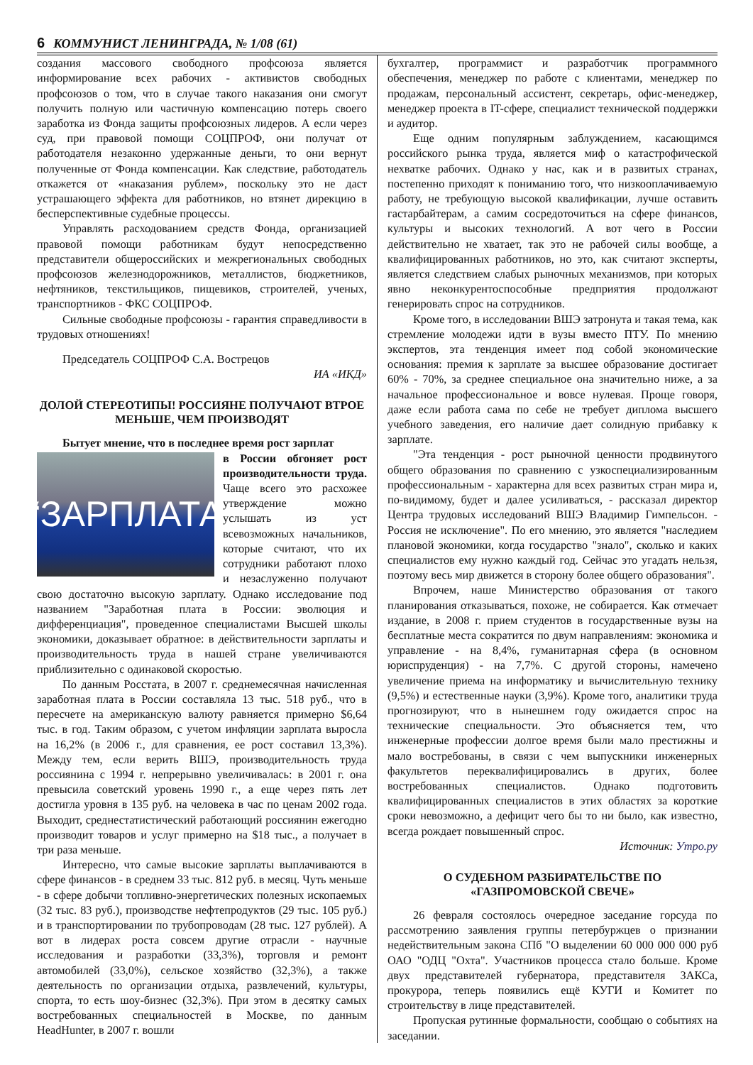6 КОММУНИСТ ЛЕНИНГРАДА, № 1/08 (61)
создания массового свободного профсоюза является информирование всех рабочих - активистов свободных профсоюзов о том, что в случае такого наказания они смогут получить полную или частичную компенсацию потерь своего заработка из Фонда защиты профсоюзных лидеров. А если через суд, при правовой помощи СОЦПРОФ, они получат от работодателя незаконно удержанные деньги, то они вернут полученные от Фонда компенсации. Как следствие, работодатель откажется от «наказания рублем», поскольку это не даст устрашающего эффекта для работников, но втянет дирекцию в бесперспективные судебные процессы.
Управлять расходованием средств Фонда, организацией правовой помощи работникам будут непосредственно представители общероссийских и межрегиональных свободных профсоюзов железнодорожников, металлистов, бюджетников, нефтяников, текстильщиков, пищевиков, строителей, ученых, транспортников - ФКС СОЦПРОФ.
Сильные свободные профсоюзы - гарантия справедливости в трудовых отношениях!
Председатель СОЦПРОФ С.А. Вострецов
ИА «ИКД»
ДОЛОЙ СТЕРЕОТИПЫ! РОССИЯНЕ ПОЛУЧАЮТ ВТРОЕ МЕНЬШЕ, ЧЕМ ПРОИЗВОДЯТ
Бытует мнение, что в последнее время рост зарплат
“ЗАРПЛАТА
в России обгоняет рост производительности труда. Чаще всего это расхожее утверждение можно услышать из уст всевозможных начальников, которые считают, что их сотрудники работают плохо и незаслуженно получают свою достаточно высокую зарплату. Однако исследование под названием "Заработная плата в России: эволюция и дифференциация", проведенное специалистами Высшей школы экономики, доказывает обратное: в действительности зарплаты и производительность труда в нашей стране увеличиваются приблизительно с одинаковой скоростью.
По данным Росстата, в 2007 г. среднемесячная начисленная заработная плата в России составляла 13 тыс. 518 руб., что в пересчете на американскую валюту равняется примерно $6,64 тыс. в год. Таким образом, с учетом инфляции зарплата выросла на 16,2% (в 2006 г., для сравнения, ее рост составил 13,3%). Между тем, если верить ВШЭ, производительность труда россиянина с 1994 г. непрерывно увеличивалась: в 2001 г. она превысила советский уровень 1990 г., а еще через пять лет достигла уровня в 135 руб. на человека в час по ценам 2002 года. Выходит, среднестатистический работающий россиянин ежегодно производит товаров и услуг примерно на $18 тыс., а получает в три раза меньше.
Интересно, что самые высокие зарплаты выплачиваются в сфере финансов - в среднем 33 тыс. 812 руб. в месяц. Чуть меньше - в сфере добычи топливно-энергетических полезных ископаемых (32 тыс. 83 руб.), производстве нефтепродуктов (29 тыс. 105 руб.) и в транспортировании по трубопроводам (28 тыс. 127 рублей). А вот в лидерах роста совсем другие отрасли - научные исследования и разработки (33,3%), торговля и ремонт автомобилей (33,0%), сельское хозяйство (32,3%), а также деятельность по организации отдыха, развлечений, культуры, спорта, то есть шоу-бизнес (32,3%). При этом в десятку самых востребованных специальностей в Москве, по данным HeadHunter, в 2007 г. вошли
бухгалтер, программист и разработчик программного обеспечения, менеджер по работе с клиентами, менеджер по продажам, персональный ассистент, секретарь, офис-менеджер, менеджер проекта в IT-сфере, специалист технической поддержки и аудитор.
Еще одним популярным заблуждением, касающимся российского рынка труда, является миф о катастрофической нехватке рабочих. Однако у нас, как и в развитых странах, постепенно приходят к пониманию того, что низкооплачиваемую работу, не требующую высокой квалификации, лучше оставить гастарбайтерам, а самим сосредоточиться на сфере финансов, культуры и высоких технологий. А вот чего в России действительно не хватает, так это не рабочей силы вообще, а квалифицированных работников, но это, как считают эксперты, является следствием слабых рыночных механизмов, при которых явно неконкурентоспособные предприятия продолжают генерировать спрос на сотрудников.
Кроме того, в исследовании ВШЭ затронута и такая тема, как стремление молодежи идти в вузы вместо ПТУ. По мнению экспертов, эта тенденция имеет под собой экономические основания: премия к зарплате за высшее образование достигает 60% - 70%, за среднее специальное она значительно ниже, а за начальное профессиональное и вовсе нулевая. Проще говоря, даже если работа сама по себе не требует диплома высшего учебного заведения, его наличие дает солидную прибавку к зарплате.
"Эта тенденция - рост рыночной ценности продвинутого общего образования по сравнению с узкоспециализированным профессиональным - характерна для всех развитых стран мира и, по-видимому, будет и далее усиливаться, - рассказал директор Центра трудовых исследований ВШЭ Владимир Гимпельсон. - Россия не исключение". По его мнению, это является "наследием плановой экономики, когда государство "знало", сколько и каких специалистов ему нужно каждый год. Сейчас это угадать нельзя, поэтому весь мир движется в сторону более общего образования".
Впрочем, наше Министерство образования от такого планирования отказываться, похоже, не собирается. Как отмечает издание, в 2008 г. прием студентов в государственные вузы на бесплатные места сократится по двум направлениям: экономика и управление - на 8,4%, гуманитарная сфера (в основном юриспруденция) - на 7,7%. С другой стороны, намечено увеличение приема на информатику и вычислительную технику (9,5%) и естественные науки (3,9%). Кроме того, аналитики труда прогнозируют, что в нынешнем году ожидается спрос на технические специальности. Это объясняется тем, что инженерные профессии долгое время были мало престижны и мало востребованы, в связи с чем выпускники инженерных факультетов переквалифицировались в других, более востребованных специалистов. Однако подготовить квалифицированных специалистов в этих областях за короткие сроки невозможно, а дефицит чего бы то ни было, как известно, всегда рождает повышенный спрос.
Источник: Утро.ру
О СУДЕБНОМ РАЗБИРАТЕЛЬСТВЕ ПО «ГАЗПРОМОВСКОЙ СВЕЧЕ»
26 февраля состоялось очередное заседание горсуда по рассмотрению заявления группы петербуржцев о признании недействительным закона СПб "О выделении 60 000 000 000 руб ОАО "ОДЦ "Охта". Участников процесса стало больше. Кроме двух представителей губернатора, представителя ЗАКСа, прокурора, теперь появились ещё КУГИ и Комитет по строительству в лице представителей.
Пропуская рутинные формальности, сообщаю о событиях на заседании.